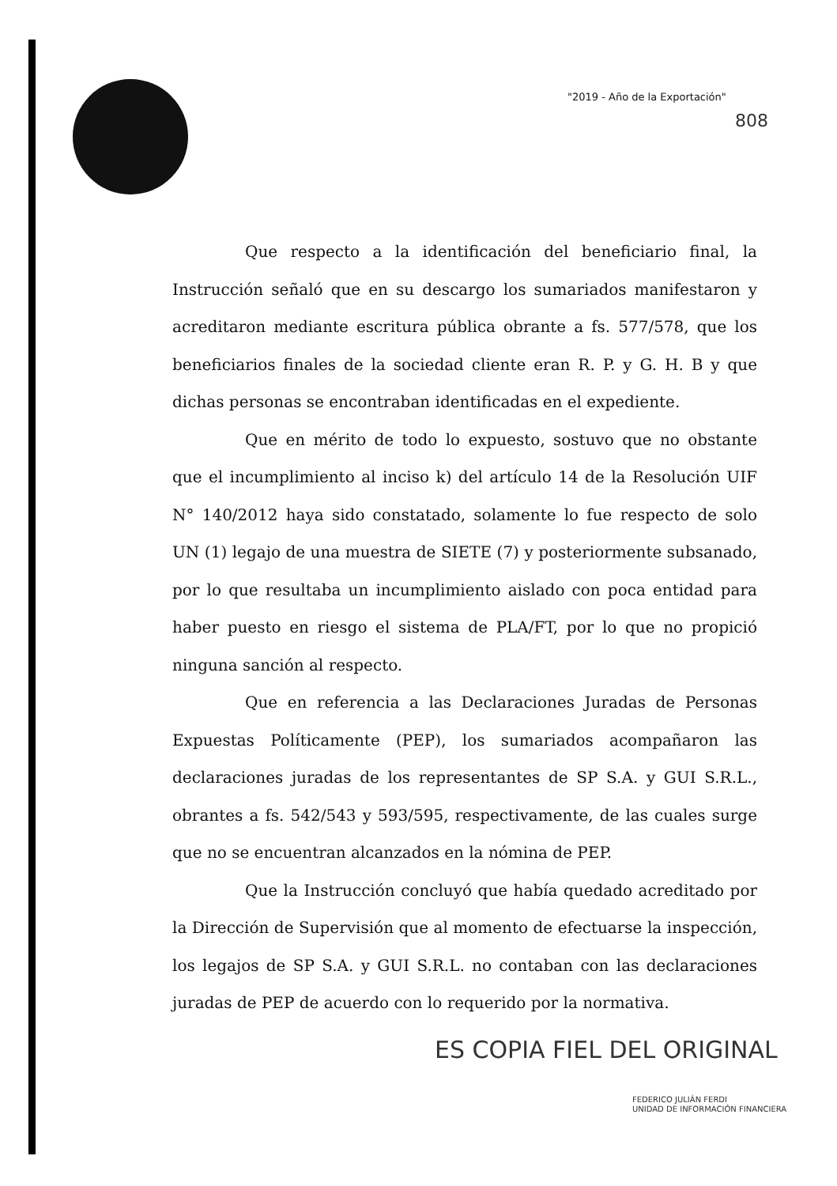"2019 - Año de la Exportación"
808
Que respecto a la identificación del beneficiario final, la Instrucción señaló que en su descargo los sumariados manifestaron y acreditaron mediante escritura pública obrante a fs. 577/578, que los beneficiarios finales de la sociedad cliente eran R. P. y G. H. B y que dichas personas se encontraban identificadas en el expediente.
Que en mérito de todo lo expuesto, sostuvo que no obstante que el incumplimiento al inciso k) del artículo 14 de la Resolución UIF N° 140/2012 haya sido constatado, solamente lo fue respecto de solo UN (1) legajo de una muestra de SIETE (7) y posteriormente subsanado, por lo que resultaba un incumplimiento aislado con poca entidad para haber puesto en riesgo el sistema de PLA/FT, por lo que no propició ninguna sanción al respecto.
Que en referencia a las Declaraciones Juradas de Personas Expuestas Políticamente (PEP), los sumariados acompañaron las declaraciones juradas de los representantes de SP S.A. y GUI S.R.L., obrantes a fs. 542/543 y 593/595, respectivamente, de las cuales surge que no se encuentran alcanzados en la nómina de PEP.
Que la Instrucción concluyó que había quedado acreditado por la Dirección de Supervisión que al momento de efectuarse la inspección, los legajos de SP S.A. y GUI S.R.L. no contaban con las declaraciones juradas de PEP de acuerdo con lo requerido por la normativa.
ES COPIA FIEL DEL ORIGINAL
FEDERICO JULIÁN FERDI
UNIDAD DE INFORMACIÓN FINANCIERA